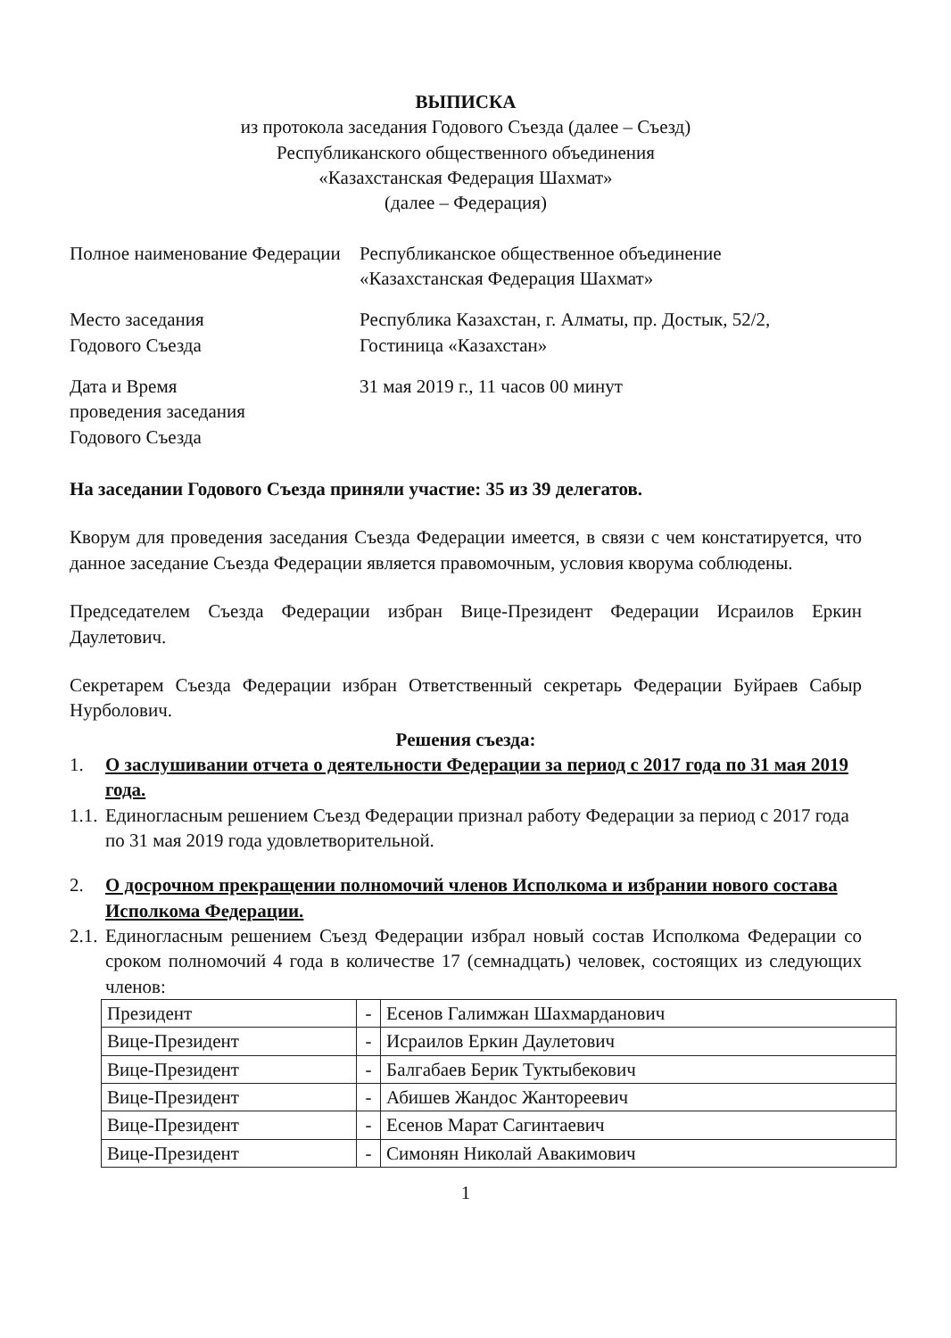ВЫПИСКА
из протокола заседания Годового Съезда (далее – Съезд)
Республиканского общественного объединения
«Казахстанская Федерация Шахмат»
(далее – Федерация)
Полное наименование Федерации
Республиканское общественное объединение
«Казахстанская Федерация Шахмат»
Место заседания
Годового Съезда
Республика Казахстан, г. Алматы, пр. Достык, 52/2,
Гостиница «Казахстан»
Дата и Время
проведения заседания
Годового Съезда
31 мая 2019 г., 11 часов 00 минут
На заседании Годового Съезда приняли участие: 35 из 39 делегатов.
Кворум для проведения заседания Съезда Федерации имеется, в связи с чем констатируется, что данное заседание Съезда Федерации является правомочным, условия кворума соблюдены.
Председателем Съезда Федерации избран Вице-Президент Федерации Исраилов Еркин Даулетович.
Секретарем Съезда Федерации избран Ответственный секретарь Федерации Буйраев Сабыр Нурболович.
Решения съезда:
1. О заслушивании отчета о деятельности Федерации за период с 2017 года по 31 мая 2019 года.
1.1. Единогласным решением Съезд Федерации признал работу Федерации за период с 2017 года по 31 мая 2019 года удовлетворительной.
2. О досрочном прекращении полномочий членов Исполкома и избрании нового состава Исполкома Федерации.
2.1. Единогласным решением Съезд Федерации избрал новый состав Исполкома Федерации со сроком полномочий 4 года в количестве 17 (семнадцать) человек, состоящих из следующих членов:
| Президент | - | Есенов Галимжан Шахмарданович |
| Вице-Президент | - | Исраилов Еркин Даулетович |
| Вице-Президент | - | Балгабаев Берик Туктыбекович |
| Вице-Президент | - | Абишев Жандос Жантореевич |
| Вице-Президент | - | Есенов Марат Сагинтаевич |
| Вице-Президент | - | Симонян Николай Авакимович |
1